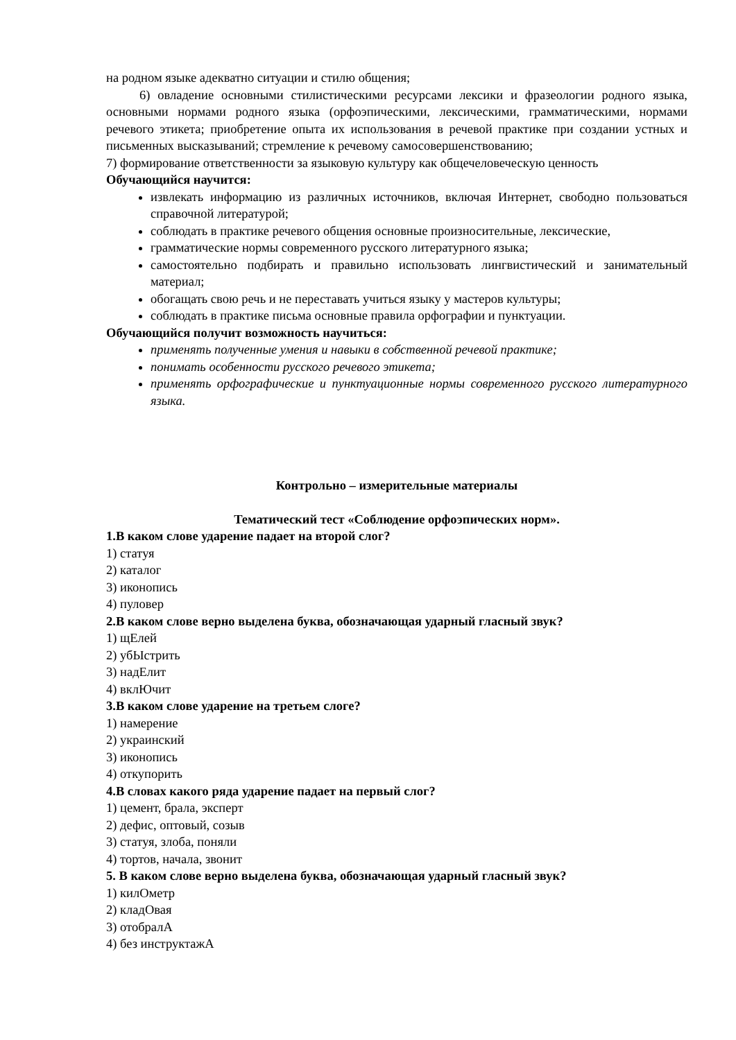на родном языке адекватно ситуации и стилю общения;
6) овладение основными стилистическими ресурсами лексики и фразеологии родного языка, основными нормами родного языка (орфоэпическими, лексическими, грамматическими, нормами речевого этикета; приобретение опыта их использования в речевой практике при создании устных и письменных высказываний; стремление к речевому самосовершенствованию;
7) формирование ответственности за языковую культуру как общечеловеческую ценность
Обучающийся научится:
извлекать информацию из различных источников, включая Интернет, свободно пользоваться справочной литературой;
соблюдать в практике речевого общения основные произносительные, лексические,
грамматические нормы современного русского литературного языка;
самостоятельно подбирать и правильно использовать лингвистический и занимательный материал;
обогащать свою речь и не переставать учиться языку у мастеров культуры;
соблюдать в практике письма основные правила орфографии и пунктуации.
Обучающийся получит возможность научиться:
применять полученные умения и навыки в собственной речевой практике;
понимать особенности русского речевого этикета;
применять орфографические и пунктуационные нормы современного русского литературного языка.
Контрольно – измерительные материалы
Тематический тест «Соблюдение орфоэпических норм».
1.В каком слове ударение падает на второй слог?
1) статуя
2) каталог
3) иконопись
4) пуловер
2.В каком слове верно выделена буква, обозначающая ударный гласный звук?
1) щЕлей
2) убЫстрить
3) надЕлит
4) вклЮчит
3.В каком слове ударение на третьем слоге?
1) намерение
2) украинский
3) иконопись
4) откупорить
4.В словах какого ряда ударение падает на первый слог?
1) цемент, брала, эксперт
2) дефис, оптовый, созыв
3) статуя, злоба, поняли
4) тортов, начала, звонит
5. В каком слове верно выделена буква, обозначающая ударный гласный звук?
1) килОметр
2) кладОвая
3) отобралА
4) без инструктажА